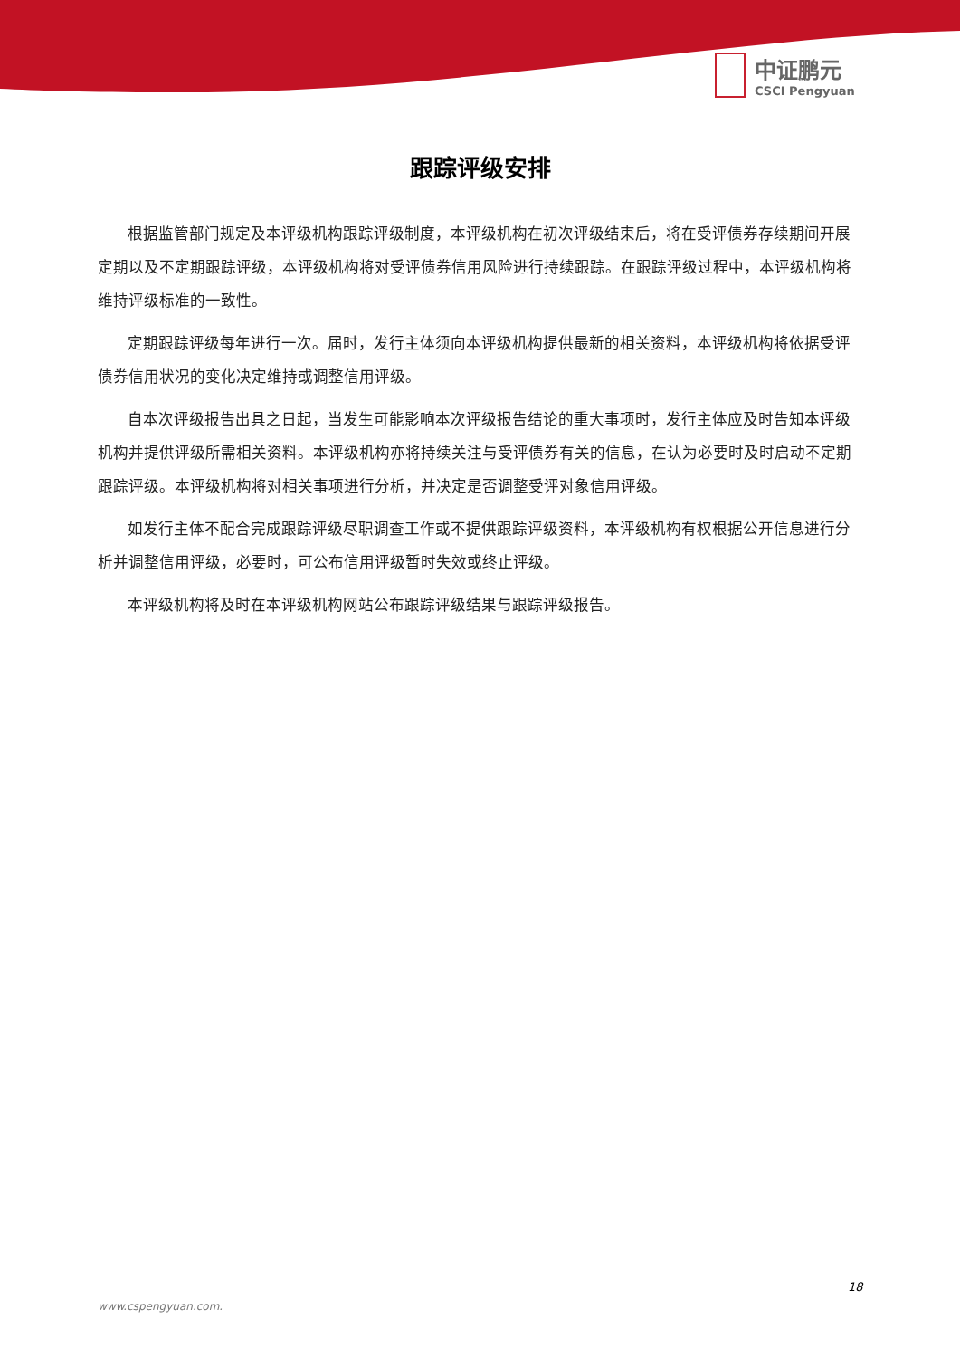中证鹏元
CSCI Pengyuan
跟踪评级安排
根据监管部门规定及本评级机构跟踪评级制度，本评级机构在初次评级结束后，将在受评债券存续期间开展定期以及不定期跟踪评级，本评级机构将对受评债券信用风险进行持续跟踪。在跟踪评级过程中，本评级机构将维持评级标准的一致性。
定期跟踪评级每年进行一次。届时，发行主体须向本评级机构提供最新的相关资料，本评级机构将依据受评债券信用状况的变化决定维持或调整信用评级。
自本次评级报告出具之日起，当发生可能影响本次评级报告结论的重大事项时，发行主体应及时告知本评级机构并提供评级所需相关资料。本评级机构亦将持续关注与受评债券有关的信息，在认为必要时及时启动不定期跟踪评级。本评级机构将对相关事项进行分析，并决定是否调整受评对象信用评级。
如发行主体不配合完成跟踪评级尽职调查工作或不提供跟踪评级资料，本评级机构有权根据公开信息进行分析并调整信用评级，必要时，可公布信用评级暂时失效或终止评级。
本评级机构将及时在本评级机构网站公布跟踪评级结果与跟踪评级报告。
18
www.cspengyuan.com.